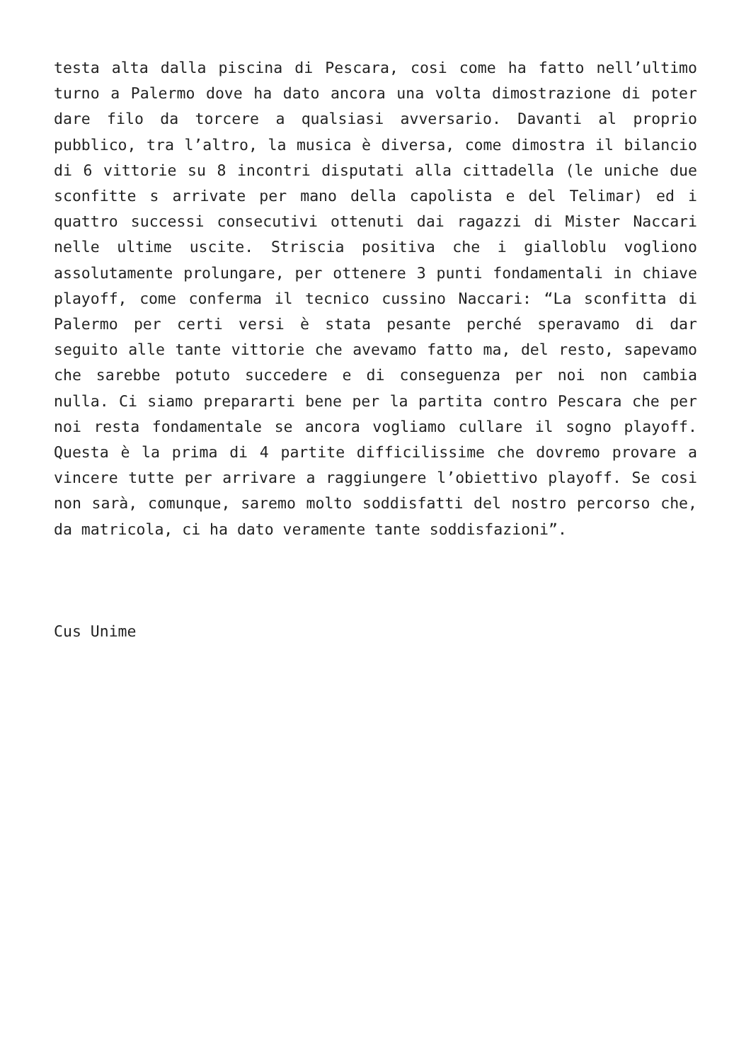testa alta dalla piscina di Pescara, cosi come ha fatto nell’ultimo turno a Palermo dove ha dato ancora una volta dimostrazione di poter dare filo da torcere a qualsiasi avversario. Davanti al proprio pubblico, tra l’altro, la musica è diversa, come dimostra il bilancio di 6 vittorie su 8 incontri disputati alla cittadella (le uniche due sconfitte s arrivate per mano della capolista e del Telimar) ed i quattro successi consecutivi ottenuti dai ragazzi di Mister Naccari nelle ultime uscite. Striscia positiva che i gialloblu vogliono assolutamente prolungare, per ottenere 3 punti fondamentali in chiave playoff, come conferma il tecnico cussino Naccari: “La sconfitta di Palermo per certi versi è stata pesante perché speravamo di dar seguito alle tante vittorie che avevamo fatto ma, del resto, sapevamo che sarebbe potuto succedere e di conseguenza per noi non cambia nulla. Ci siamo prepararti bene per la partita contro Pescara che per noi resta fondamentale se ancora vogliamo cullare il sogno playoff. Questa è la prima di 4 partite difficilissime che dovremo provare a vincere tutte per arrivare a raggiungere l’obiettivo playoff. Se cosi non sarà, comunque, saremo molto soddisfatti del nostro percorso che, da matricola, ci ha dato veramente tante soddisfazioni”.
Cus Unime